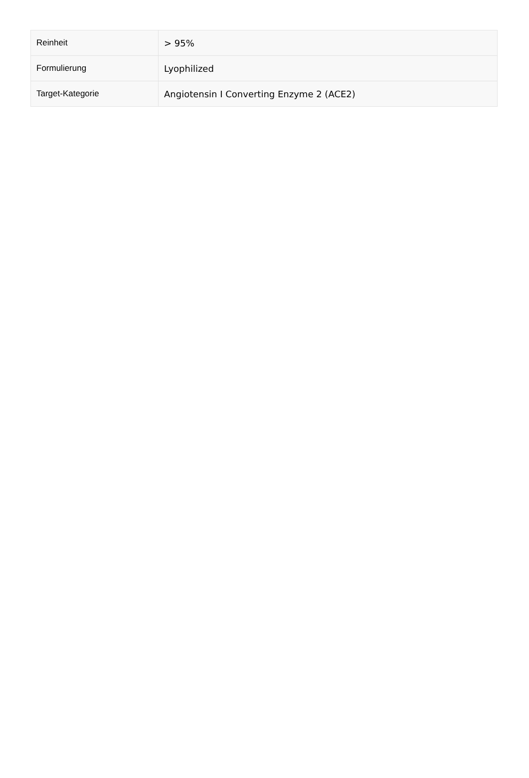| Reinheit | > 95% |
| Formulierung | Lyophilized |
| Target-Kategorie | Angiotensin I Converting Enzyme 2 (ACE2) |